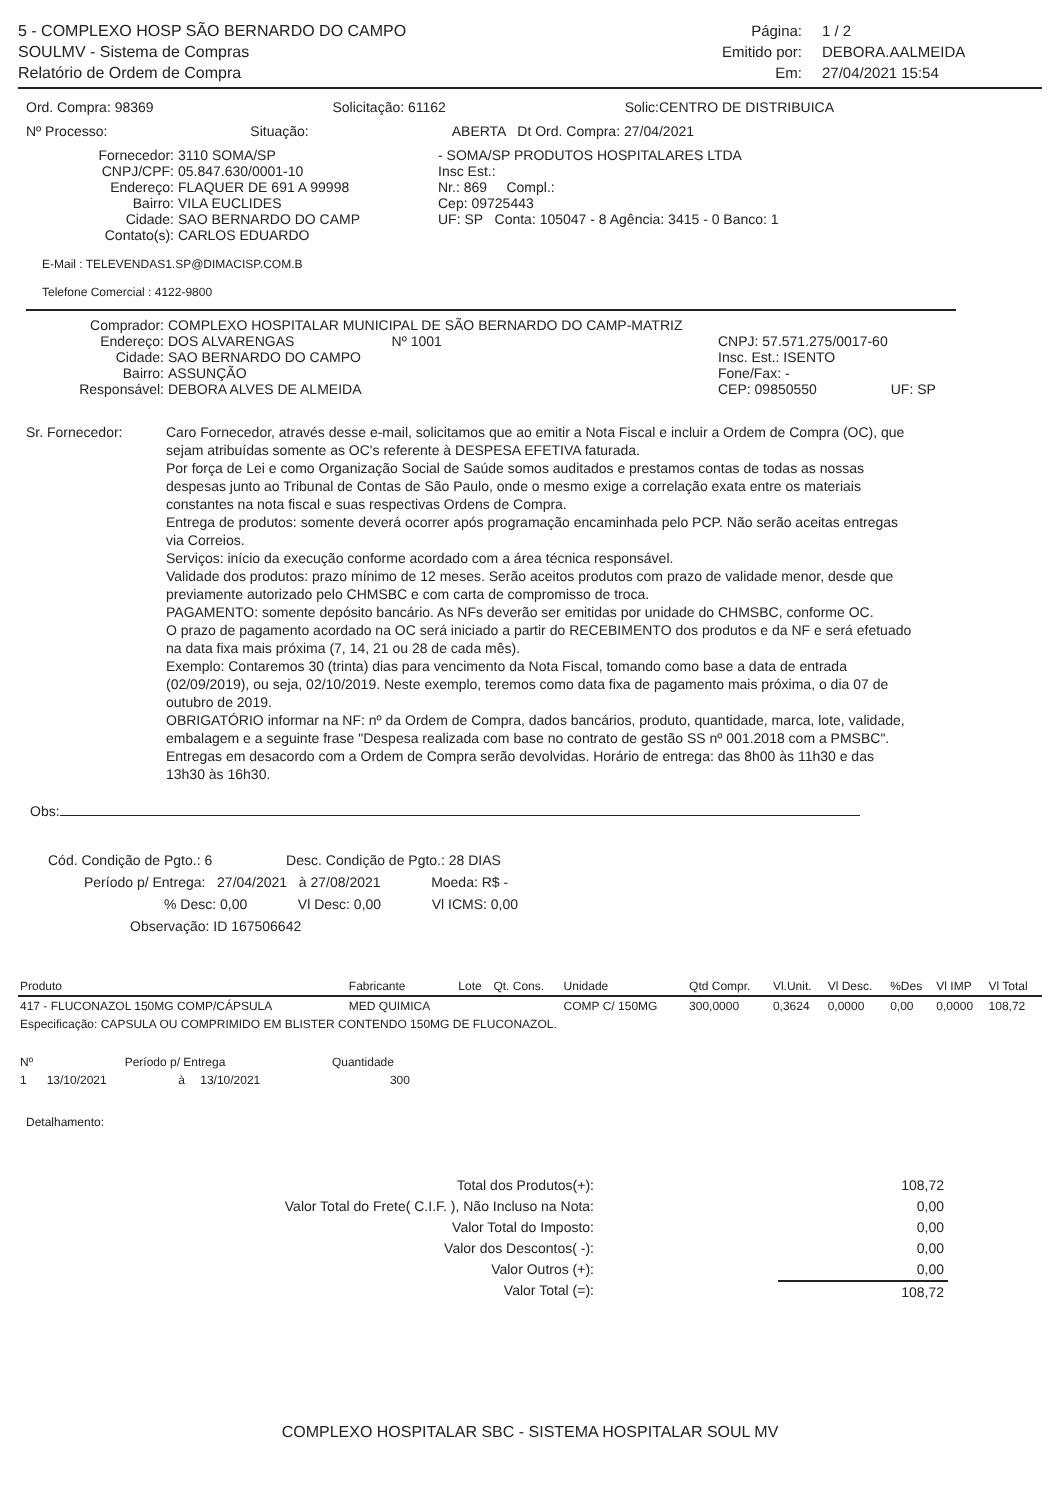5 - COMPLEXO HOSP SÃO BERNARDO DO CAMPO
SOULMV - Sistema de Compras
Relatório de Ordem de Compra
Página: 1 / 2 Emitido por: DEBORA.AALMEIDA Em: 27/04/2021 15:54
Ord. Compra: 98369 Solicitação: 61162 Solic:CENTRO DE DISTRIBUICA
Nº Processo: Situação: ABERTA Dt Ord. Compra: 27/04/2021
Fornecedor: 3110 SOMA/SP - SOMA/SP PRODUTOS HOSPITALARES LTDA CNPJ/CPF: 05.847.630/0001-10 Insc Est.: Endereço: FLAQUER DE 691 A 99998 Nr.: 869 Compl.: Bairro: VILA EUCLIDES Cep: 09725443 Cidade: SAO BERNARDO DO CAMP UF: SP Conta: 105047 - 8 Agência: 3415 - 0 Banco: 1 Contato(s): CARLOS EDUARDO
E-Mail : TELEVENDAS1.SP@DIMACISP.COM.B
Telefone Comercial : 4122-9800
Comprador: COMPLEXO HOSPITALAR MUNICIPAL DE SÃO BERNARDO DO CAMP-MATRIZ Endereço: DOS ALVARENGAS Nº 1001 CNPJ: 57.571.275/0017-60 Cidade: SAO BERNARDO DO CAMPO Insc. Est.: ISENTO Bairro: ASSUNÇÃO Fone/Fax: - Responsável: DEBORA ALVES DE ALMEIDA CEP: 09850550 UF: SP
Sr. Fornecedor: Caro Fornecedor, através desse e-mail, solicitamos que ao emitir a Nota Fiscal e incluir a Ordem de Compra (OC), que sejam atribuídas somente as OC's referente à DESPESA EFETIVA faturada.
Por força de Lei e como Organização Social de Saúde somos auditados e prestamos contas de todas as nossas despesas junto ao Tribunal de Contas de São Paulo, onde o mesmo exige a correlação exata entre os materiais constantes na nota fiscal e suas respectivas Ordens de Compra.
Entrega de produtos: somente deverá ocorrer após programação encaminhada pelo PCP. Não serão aceitas entregas via Correios.
Serviços: início da execução conforme acordado com a área técnica responsável.
Validade dos produtos: prazo mínimo de 12 meses. Serão aceitos produtos com prazo de validade menor, desde que previamente autorizado pelo CHMSBC e com carta de compromisso de troca.
PAGAMENTO: somente depósito bancário. As NFs deverão ser emitidas por unidade do CHMSBC, conforme OC.
O prazo de pagamento acordado na OC será iniciado a partir do RECEBIMENTO dos produtos e da NF e será efetuado na data fixa mais próxima (7, 14, 21 ou 28 de cada mês).
Exemplo: Contaremos 30 (trinta) dias para vencimento da Nota Fiscal, tomando como base a data de entrada (02/09/2019), ou seja, 02/10/2019. Neste exemplo, teremos como data fixa de pagamento mais próxima, o dia 07 de outubro de 2019.
OBRIGATÓRIO informar na NF: nº da Ordem de Compra, dados bancários, produto, quantidade, marca, lote, validade, embalagem e a seguinte frase "Despesa realizada com base no contrato de gestão SS nº 001.2018 com a PMSBC".
Entregas em desacordo com a Ordem de Compra serão devolvidas. Horário de entrega: das 8h00 às 11h30 e das 13h30 às 16h30.
Obs:
Cód. Condição de Pgto.: 6 Desc. Condição de Pgto.: 28 DIAS
Período p/ Entrega: 27/04/2021 à 27/08/2021 Moeda: R$ -
% Desc: 0,00 Vl Desc: 0,00 Vl ICMS: 0,00
Observação: ID 167506642
| Produto | Fabricante | Lote | Qt. Cons. | Unidade | Qtd Compr. | Vl.Unit. | Vl Desc. | %Des | Vl IMP | Vl Total |
| --- | --- | --- | --- | --- | --- | --- | --- | --- | --- | --- |
| 417 - FLUCONAZOL 150MG COMP/CÁPSULA | MED QUIMICA | | | COMP C/ 150MG | 300,0000 | 0,3624 | 0,0000 | 0,00 | 0,0000 | 108,72 |
| Especificação: CAPSULA OU COMPRIMIDO EM BLISTER CONTENDO 150MG DE FLUCONAZOL. | | | | | | | | | | |
| Nº | Período p/ Entrega | | | Quantidade |
| 1 | 13/10/2021 | à | 13/10/2021 | 300 |
Detalhamento:
Total dos Produtos(+): 108,72 Valor Total do Frete( C.I.F. ), Não Incluso na Nota: 0,00 Valor Total do Imposto: 0,00 Valor dos Descontos( -): 0,00 Valor Outros (+): 0,00 Valor Total (=): 108,72
COMPLEXO HOSPITALAR SBC - SISTEMA HOSPITALAR SOUL MV